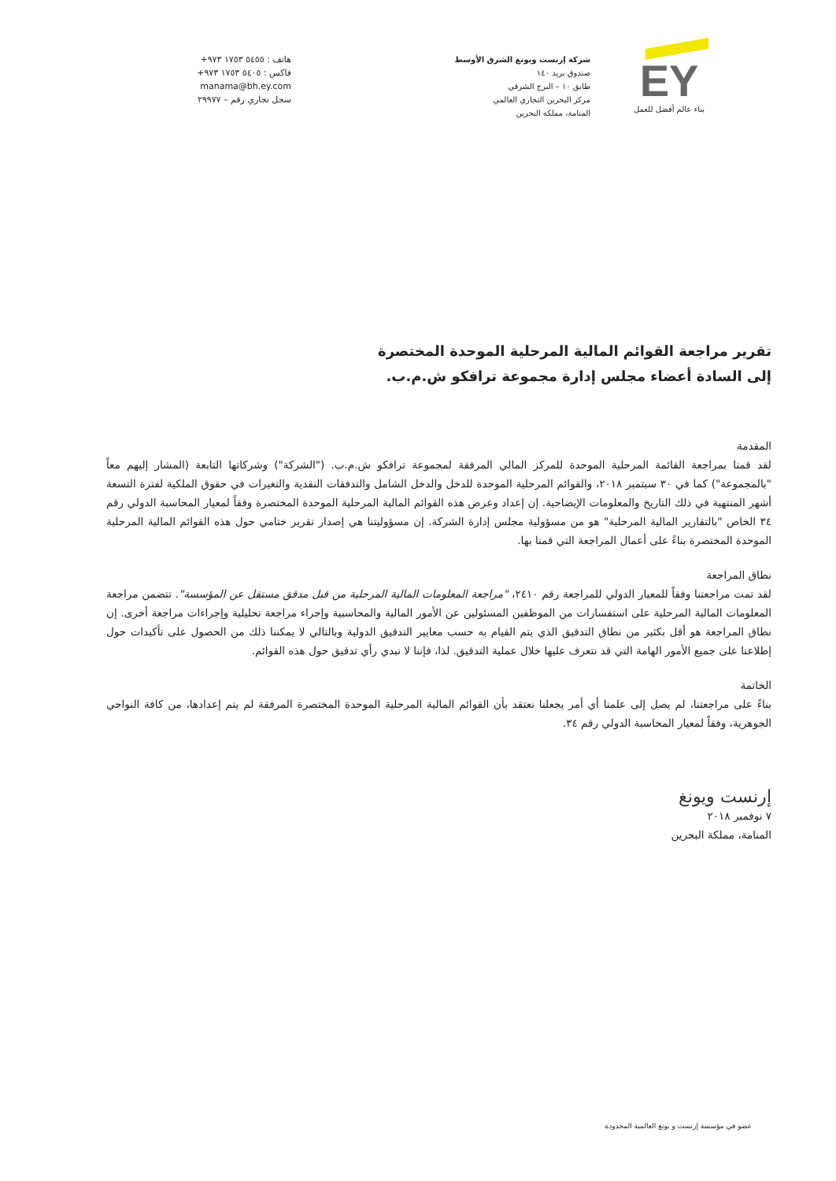هاتف : ٥٤٥٥ ١٧٥٣ ٩٧٣+
فاكس : ٥٤٠٥ ١٧٥٣ ٩٧٣+
manama@bh.ey.com
سجل تجاري رقم – ٢٩٩٧٧
شركة إرنست ويونغ الشرق الأوسط
صندوق بريد ١٤٠
طابق ١٠ – البرج الشرقي
مركز البحرين التجاري العالمي
المنامة، مملكة البحرين
EY
بناء عالم أفضل للعمل
تقرير مراجعة القوائم المالية المرحلية الموحدة المختصرة
إلى السادة أعضاء مجلس إدارة مجموعة ترافكو ش.م.ب.
المقدمة
لقد قمنا بمراجعة القائمة المرحلية الموحدة للمركز المالي المرفقة لمجموعة ترافكو ش.م.ب. ("الشركة") وشركاتها التابعة (المشار إليهم معاً "بالمجموعة") كما في ٣٠ سبتمبر ٢٠١٨، والقوائم المرحلية الموحدة للدخل والدخل الشامل والتدفقات النقدية والتغيرات في حقوق الملكية لفترة التسعة أشهر المنتهية في ذلك التاريخ والمعلومات الإيضاحية. إن إعداد وعرض هذه القوائم المالية المرحلية الموحدة المختصرة وفقاً لمعيار المحاسبة الدولي رقم ٣٤ الخاص "بالتقارير المالية المرحلية" هو من مسؤولية مجلس إدارة الشركة. إن مسؤوليتنا هي إصدار تقرير ختامي حول هذه القوائم المالية المرحلية الموحدة المختصرة بناءً على أعمال المراجعة التي قمنا بها.
نطاق المراجعة
لقد تمت مراجعتنا وفقاً للمعيار الدولي للمراجعة رقم ٢٤١٠، "مراجعة المعلومات المالية المرحلية من قبل مدقق مستقل عن المؤسسة". تتضمن مراجعة المعلومات المالية المرحلية على استفسارات من الموظفين المسئولين عن الأمور المالية والمحاسبية وإجراء مراجعة تحليلية وإجراءات مراجعة أخرى. إن نطاق المراجعة هو أقل بكثير من نطاق التدقيق الذي يتم القيام به حسب معايير التدقيق الدولية وبالتالي لا يمكننا ذلك من الحصول على تأكيدات حول إطلاعنا على جميع الأمور الهامة التي قد نتعرف عليها خلال عملية التدقيق. لذا، فإننا لا نبدي رأي تدقيق حول هذه القوائم.
الخاتمة
بناءً على مراجعتنا، لم يصل إلى علمنا أي أمر يجعلنا نعتقد بأن القوائم المالية المرحلية الموحدة المختصرة المرفقة لم يتم إعدادها، من كافة النواحي الجوهرية، وفقاً لمعيار المحاسبة الدولي رقم ٣٤.
إرنست ويونغ
٧ نوفمبر ٢٠١٨
المنامة، مملكة البحرين
عضو في مؤسسة إرنست و يونغ العالمية المحدودة